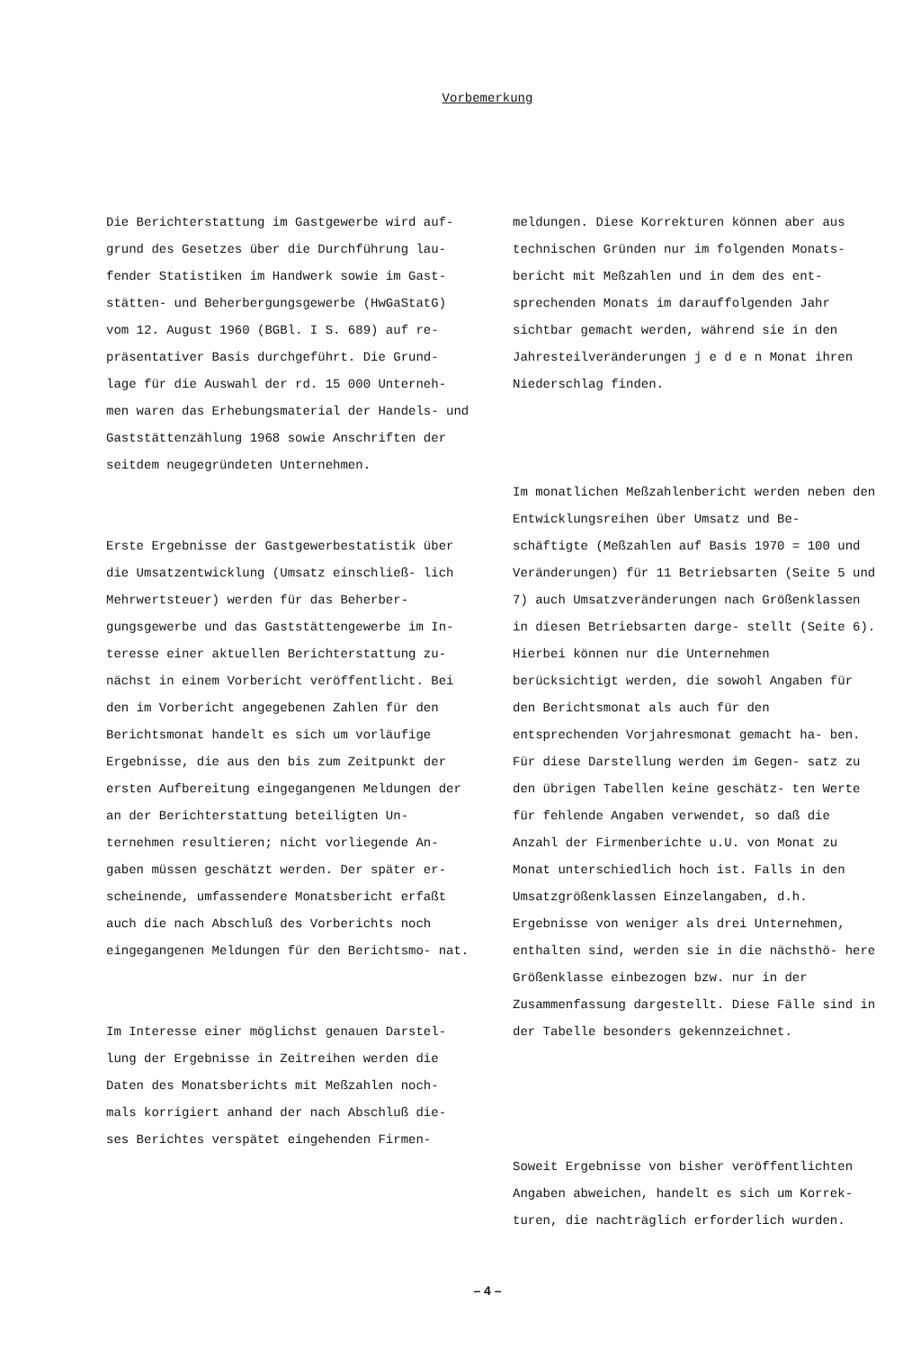Vorbemerkung
Die Berichterstattung im Gastgewerbe wird auf- grund des Gesetzes über die Durchführung lau- fender Statistiken im Handwerk sowie im Gast- stätten- und Beherbergungsgewerbe (HwGaStatG) vom 12. August 1960 (BGBl. I S. 689) auf re- präsentativer Basis durchgeführt. Die Grund- lage für die Auswahl der rd. 15 000 Unterneh- men waren das Erhebungsmaterial der Handels- und Gaststättenzählung 1968 sowie Anschriften der seitdem neugegründeten Unternehmen.
Erste Ergebnisse der Gastgewerbestatistik über die Umsatzentwicklung (Umsatz einschließ- lich Mehrwertsteuer) werden für das Beherber- gungsgewerbe und das Gaststättengewerbe im In- teresse einer aktuellen Berichterstattung zu- nächst in einem Vorbericht veröffentlicht. Bei den im Vorbericht angegebenen Zahlen für den Berichtsmonat handelt es sich um vorläufige Ergebnisse, die aus den bis zum Zeitpunkt der ersten Aufbereitung eingegangenen Meldungen der an der Berichterstattung beteiligten Un- ternehmen resultieren; nicht vorliegende An- gaben müssen geschätzt werden. Der später er- scheinende, umfassendere Monatsbericht erfaßt auch die nach Abschluß des Vorberichts noch eingegangenen Meldungen für den Berichtsmo- nat.
Im Interesse einer möglichst genauen Darstel- lung der Ergebnisse in Zeitreihen werden die Daten des Monatsberichts mit Meßzahlen noch- mals korrigiert anhand der nach Abschluß die- ses Berichtes verspätet eingehenden Firmen-
meldungen. Diese Korrekturen können aber aus technischen Gründen nur im folgenden Monats- bericht mit Meßzahlen und in dem des ent- sprechenden Monats im darauffolgenden Jahr sichtbar gemacht werden, während sie in den Jahresteilveränderungen j e d e n Monat ihren Niederschlag finden.
Im monatlichen Meßzahlenbericht werden neben den Entwicklungsreihen über Umsatz und Be- schäftigte (Meßzahlen auf Basis 1970 = 100 und Veränderungen) für 11 Betriebsarten (Seite 5 und 7) auch Umsatzveränderungen nach Größenklassen in diesen Betriebsarten darge- stellt (Seite 6). Hierbei können nur die Unternehmen berücksichtigt werden, die sowohl Angaben für den Berichtsmonat als auch für den entsprechenden Vorjahresmonat gemacht ha- ben. Für diese Darstellung werden im Gegen- satz zu den übrigen Tabellen keine geschätz- ten Werte für fehlende Angaben verwendet, so daß die Anzahl der Firmenberichte u.U. von Monat zu Monat unterschiedlich hoch ist. Falls in den Umsatzgrößenklassen Einzelangaben, d.h. Ergebnisse von weniger als drei Unternehmen, enthalten sind, werden sie in die nächsthö- here Größenklasse einbezogen bzw. nur in der Zusammenfassung dargestellt. Diese Fälle sind in der Tabelle besonders gekennzeichnet.
Soweit Ergebnisse von bisher veröffentlichten Angaben abweichen, handelt es sich um Korrek- turen, die nachträglich erforderlich wurden.
– 4 –